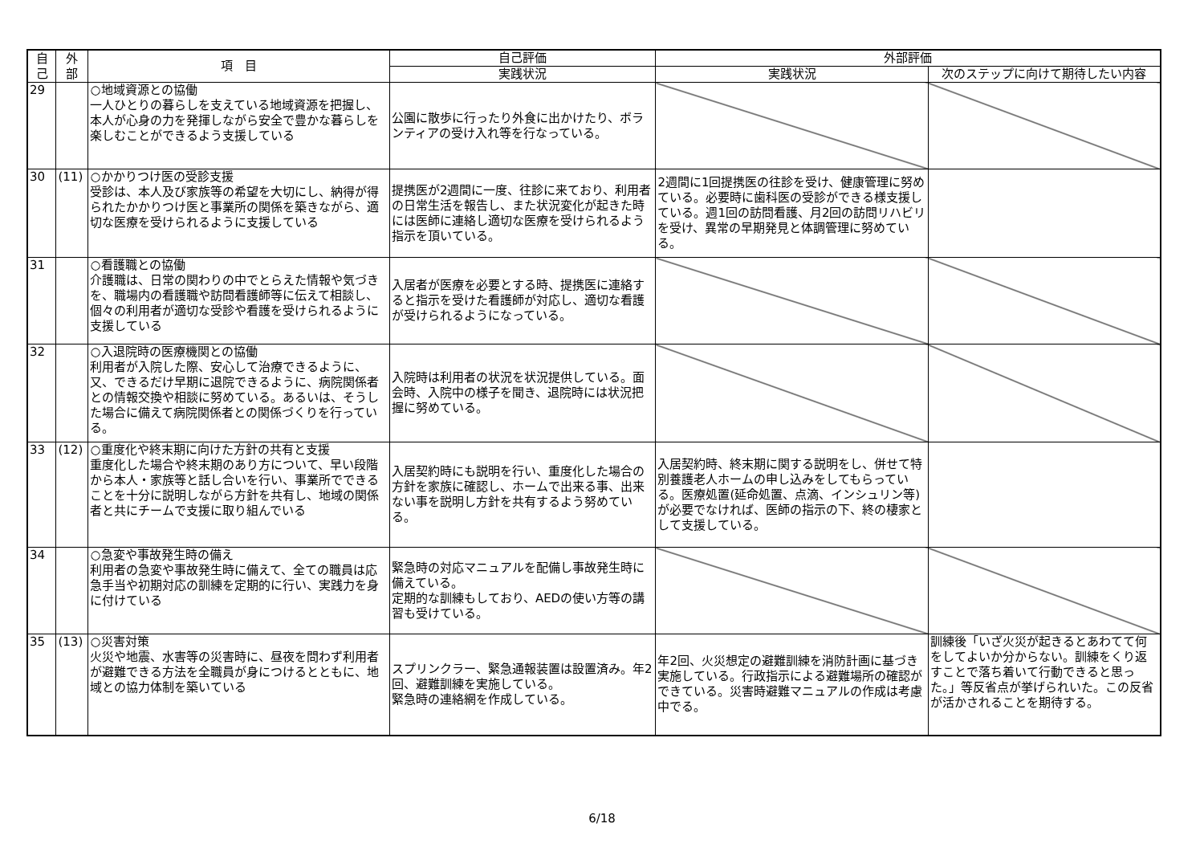| 自 己 | 外 部 | 項 目 | 自己評価 | 外部評価 | |
| --- | --- | --- | --- | --- | --- |
| | | | 実践状況 | 実践状況 | 次のステップに向けて期待したい内容 |
| 29 | | ○地域資源との協働 一人ひとりの暮らしを支えている地域資源を把握し、本人が心身の力を発揮しながら安全で豊かな暮らしを楽しむことができるよう支援している | 公園に散歩に行ったり外食に出かけたり、ボランティアの受け入れ等を行なっている。 | | |
| 30 | (11) | ○かかりつけ医の受診支援 受診は、本人及び家族等の希望を大切にし、納得が得られたかかりつけ医と事業所の関係を築きながら、適切な医療を受けられるように支援している | 提携医が2週間に一度、往診に来ており、利用者の日常生活を報告し、また状況変化が起きた時には医師に連絡し適切な医療を受けられるよう指示を頂いている。 | 2週間に1回提携医の往診を受け、健康管理に努めている。必要時に歯科医の受診ができる様支援している。週1回の訪問看護、月2回の訪問リハビリを受け、異常の早期発見と体調管理に努めている。 | |
| 31 | | ○看護職との協働 介護職は、日常の関わりの中でとらえた情報や気づきを、職場内の看護職や訪問看護師等に伝えて相談し、個々の利用者が適切な受診や看護を受けられるように支援している | 入居者が医療を必要とする時、提携医に連絡すると指示を受けた看護師が対応し、適切な看護が受けられるようになっている。 | | |
| 32 | | ○入退院時の医療機関との協働 利用者が入院した際、安心して治療できるように、又、できるだけ早期に退院できるように、病院関係者との情報交換や相談に努めている。あるいは、そうした場合に備えて病院関係者との関係づくりを行っている。 | 入院時は利用者の状況を状況提供している。面会時、入院中の様子を聞き、退院時には状況把握に努めている。 | | |
| 33 | (12) | ○重度化や終末期に向けた方針の共有と支援 重度化した場合や終末期のあり方について、早い段階から本人・家族等と話し合いを行い、事業所でできることを十分に説明しながら方針を共有し、地域の関係者と共にチームで支援に取り組んでいる | 入居契約時にも説明を行い、重度化した場合の方針を家族に確認し、ホームで出来る事、出来ない事を説明し方針を共有するよう努めている。 | 入居契約時、終末期に関する説明をし、併せて特別養護老人ホームの申し込みをしてもらっている。医療処置(延命処置、点滴、インシュリン等)が必要でなければ、医師の指示の下、終の棲家として支援している。 | |
| 34 | | ○急変や事故発生時の備え 利用者の急変や事故発生時に備えて、全ての職員は応急手当や初期対応の訓練を定期的に行い、実践力を身に付けている | 緊急時の対応マニュアルを配備し事故発生時に備えている。 定期的な訓練もしており、AEDの使い方等の講習も受けている。 | | |
| 35 | (13) | ○災害対策 火災や地震、水害等の災害時に、昼夜を問わず利用者が避難できる方法を全職員が身につけるとともに、地域との協力体制を築いている | スプリンクラー、緊急通報装置は設置済み。年2回、避難訓練を実施している。 緊急時の連絡網を作成している。 | 年2回、火災想定の避難訓練を消防計画に基づき実施している。行政指示による避難場所の確認ができている。災害時避難マニュアルの作成は考慮中でる。 | 訓練後「いざ火災が起きるとあわてて何をしてよいか分からない。訓練をくり返すことで落ち着いて行動できると思った。」等反省点が挙げられいた。この反省が活かされることを期待する。 |
6/18